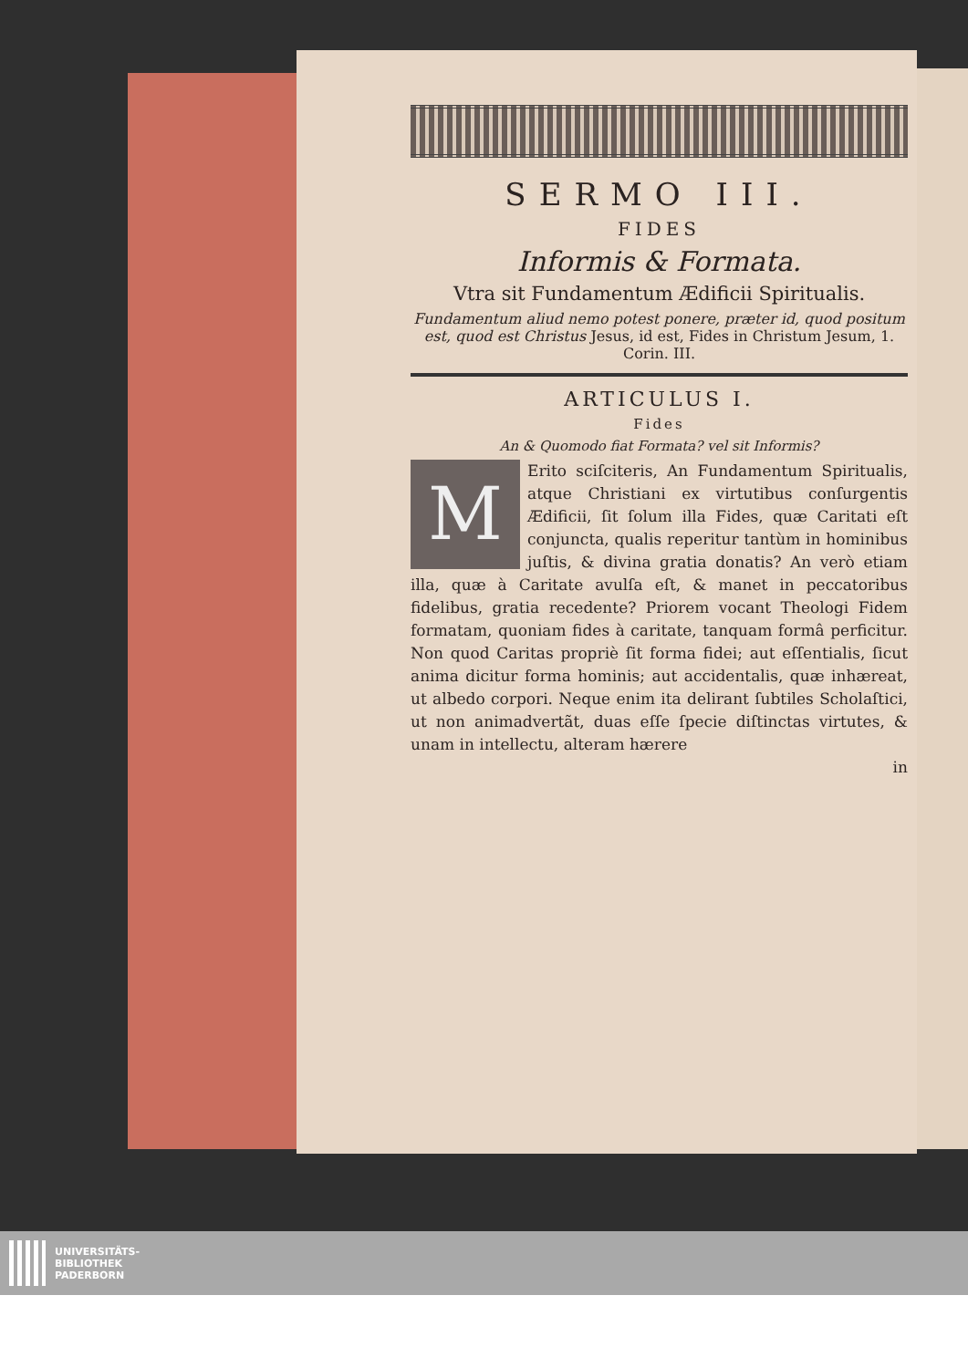SERMO III.
FIDES
Informis & Formata.
Vtra sit Fundamentum Ædificii Spiritualis.
Fundamentum aliud nemo potest ponere, præter id, quod positum est, quod est Christus Jesus, id est, Fides in Christum Jesum, 1. Corin. III.
ARTICULUS I.
Fides
An & Quomodo fiat Formata? vel sit Informis?
MErito sciſciteris, An Fundamentum Spiritualis, atque Christiani ex virtutibus conſurgentis Ædificii, ſit ſolum illa Fides, quæ Caritati eſt conjuncta, qualis reperitur tantùm in hominibus juſtis, & divina gratia donatis? An verò etiam illa, quæ à Caritate avulſa eſt, & manet in peccatoribus fidelibus, gratia recedente? Priorem vocant Theologi Fidem formatam, quoniam fides à caritate, tanquam formâ perficitur. Non quod Caritas propriè ſit forma fidei; aut eſſentialis, ſicut anima dicitur forma hominis; aut accidentalis, quæ inhæreat, ut albedo corpori. Neque enim ita delirant ſubtiles Scholaſtici, ut non animadvertãt, duas eſſe ſpecie diſtinctas virtutes, & unam in intellectu, alteram hærere
in
UNIVERSITÄTS-
BIBLIOTHEK
PADERBORN